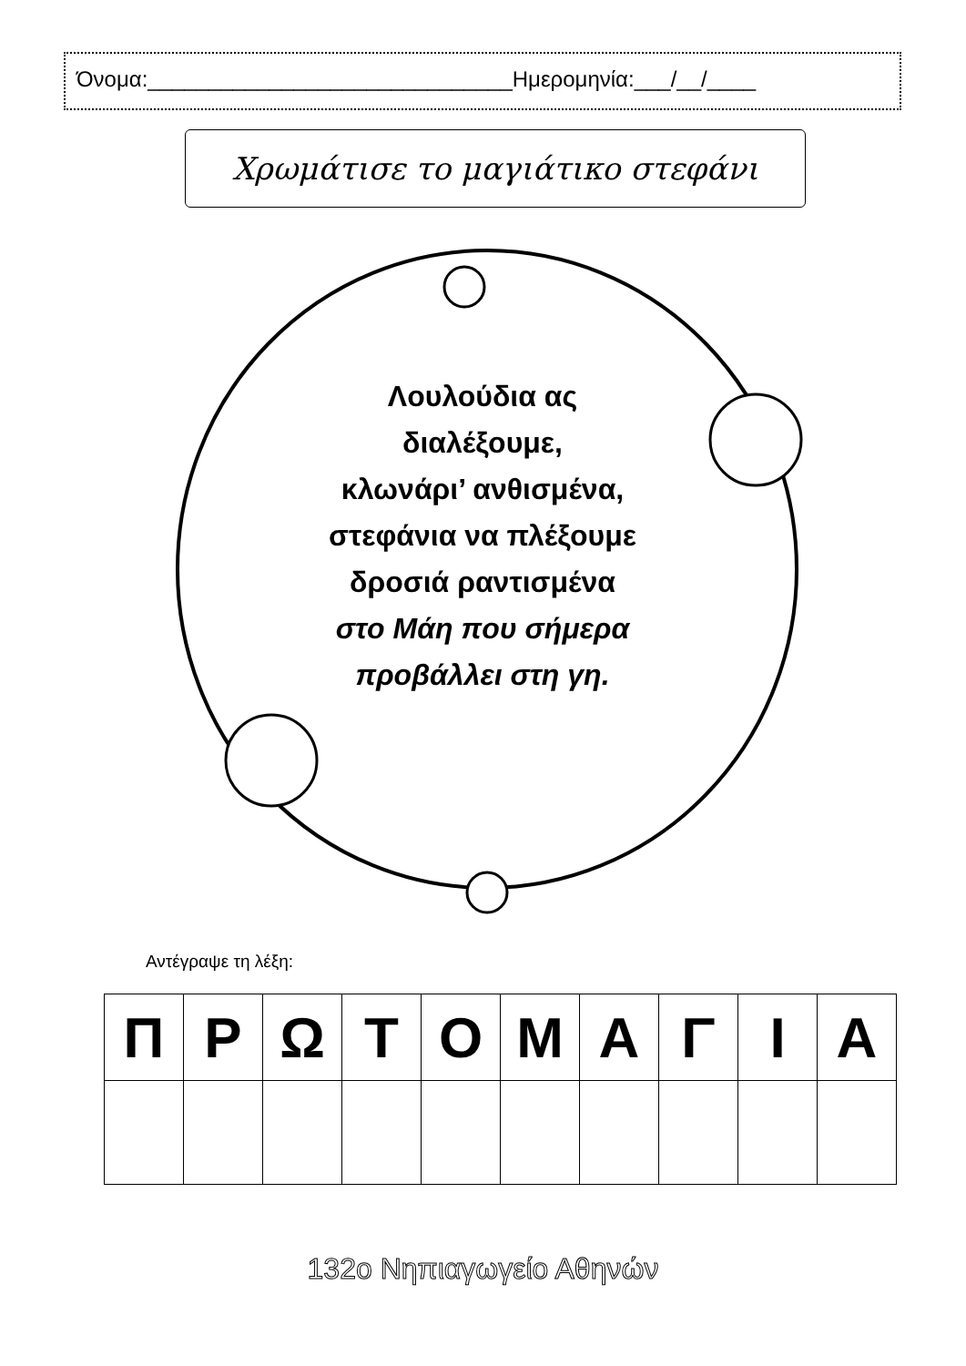Όνομα:______________________________Ημερομηνία:___/__/____
Χρωμάτισε το μαγιάτικο στεφάνι
Λουλούδια ας
διαλέξουμε,
κλωνάρι’ ανθισμένα,
στεφάνια να πλέξουμε
δροσιά ραντισμένα
στο Μάη που σήμερα
προβάλλει στη γη.
Αντέγραψε τη λέξη:
| Π | Ρ | Ω | Τ | Ο | Μ | Α | Γ | Ι | Α |
132ο Νηπιαγωγείο Αθηνών